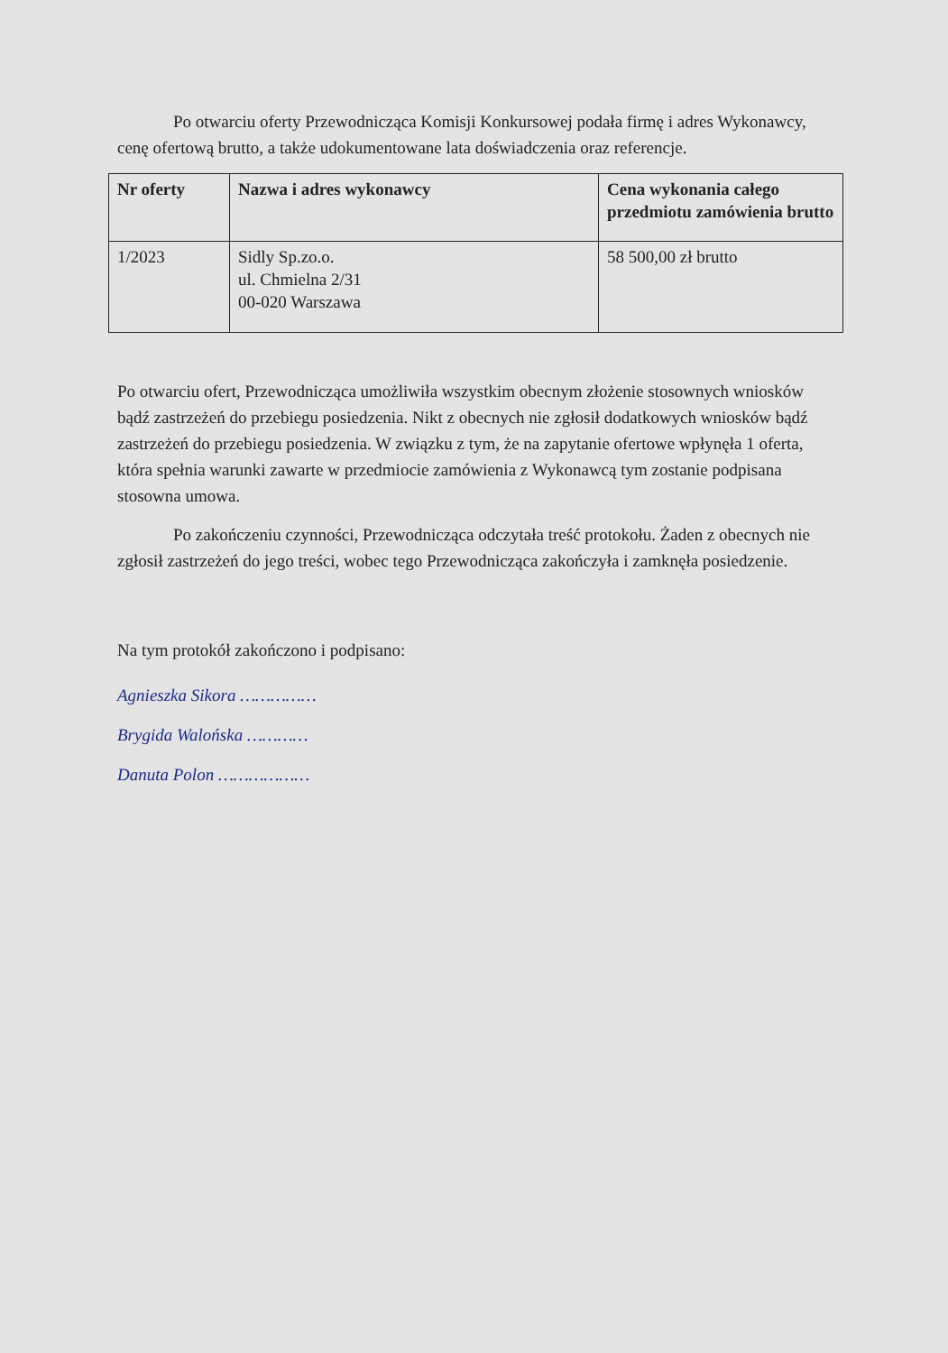Po otwarciu oferty Przewodnicząca Komisji Konkursowej podała firmę i adres Wykonawcy, cenę ofertową brutto, a także udokumentowane lata doświadczenia oraz referencje.
| Nr oferty | Nazwa i adres wykonawcy | Cena wykonania całego przedmiotu zamówienia brutto |
| --- | --- | --- |
| 1/2023 | Sidly Sp.zo.o. ul. Chmielna 2/31 00-020 Warszawa | 58 500,00 zł brutto |
Po otwarciu ofert, Przewodnicząca umożliwiła wszystkim obecnym złożenie stosownych wniosków bądź zastrzeżeń do przebiegu posiedzenia. Nikt z obecnych nie zgłosił dodatkowych wniosków bądź zastrzeżeń do przebiegu posiedzenia. W związku z tym, że na zapytanie ofertowe wpłynęła 1 oferta, która spełnia warunki zawarte w przedmiocie zamówienia z Wykonawcą tym zostanie podpisana stosowna umowa.
Po zakończeniu czynności, Przewodnicząca odczytała treść protokołu. Żaden z obecnych nie zgłosił zastrzeżeń do jego treści, wobec tego Przewodnicząca zakończyła i zamknęła posiedzenie.
Na tym protokół zakończono i podpisano:
Agnieszka Sikora ……………
Brygida Walońska …………
Danuta Polon ………………